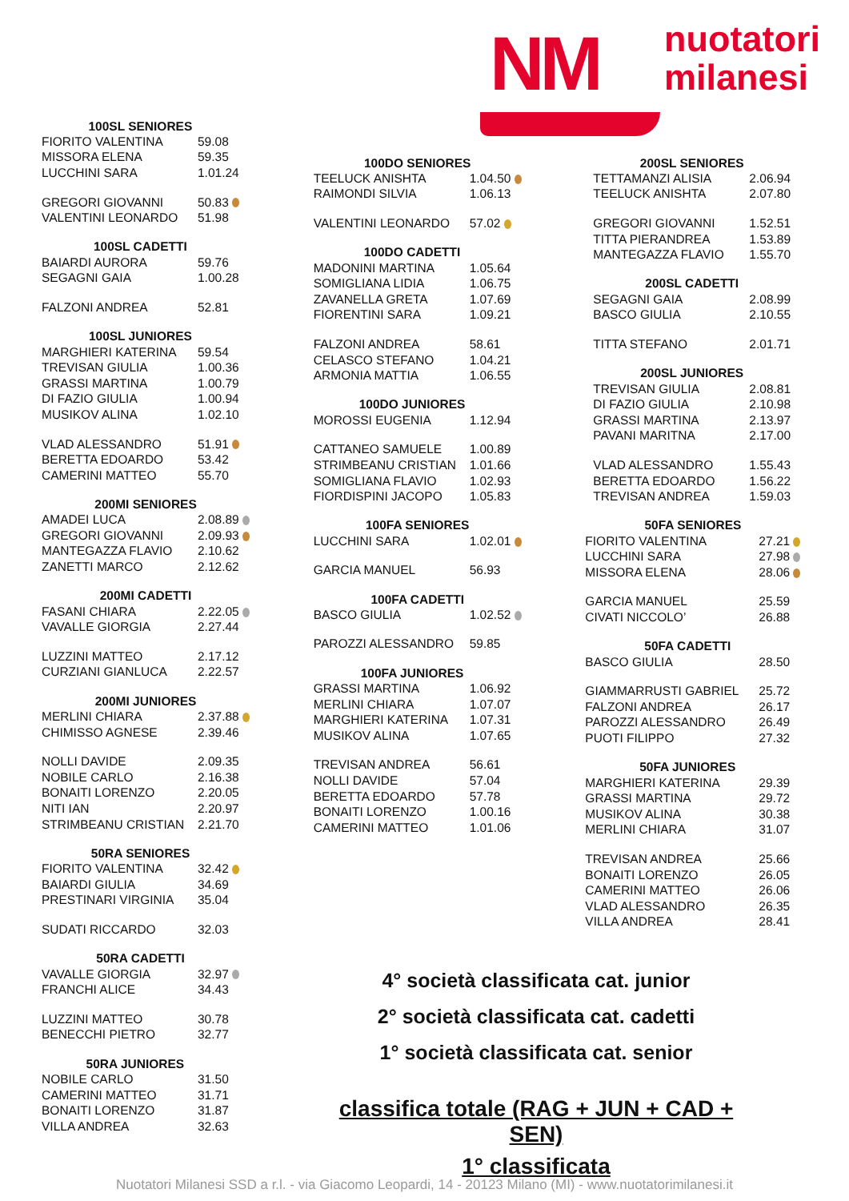NM
nuotatori
milanesi
| 100SL SENIORES | |
| --- | --- |
| FIORITO VALENTINA | 59.08 |
| MISSORA ELENA | 59.35 |
| LUCCHINI SARA | 1.01.24 |
| GREGORI GIOVANNI | 50.83 |
| VALENTINI LEONARDO | 51.98 |
| 100SL CADETTI | |
| --- | --- |
| BAIARDI AURORA | 59.76 |
| SEGAGNI GAIA | 1.00.28 |
| FALZONI ANDREA | 52.81 |
| 100SL JUNIORES | |
| --- | --- |
| MARGHIERI KATERINA | 59.54 |
| TREVISAN GIULIA | 1.00.36 |
| GRASSI MARTINA | 1.00.79 |
| DI FAZIO GIULIA | 1.00.94 |
| MUSIKOV ALINA | 1.02.10 |
| VLAD ALESSANDRO | 51.91 |
| BERETTA EDOARDO | 53.42 |
| CAMERINI MATTEO | 55.70 |
| 200MI SENIORES | |
| --- | --- |
| AMADEI LUCA | 2.08.89 |
| GREGORI GIOVANNI | 2.09.93 |
| MANTEGAZZA FLAVIO | 2.10.62 |
| ZANETTI MARCO | 2.12.62 |
| 200MI CADETTI | |
| --- | --- |
| FASANI CHIARA | 2.22.05 |
| VAVALLE GIORGIA | 2.27.44 |
| LUZZINI MATTEO | 2.17.12 |
| CURZIANI GIANLUCA | 2.22.57 |
| 200MI JUNIORES | |
| --- | --- |
| MERLINI CHIARA | 2.37.88 |
| CHIMISSO AGNESE | 2.39.46 |
| NOLLI DAVIDE | 2.09.35 |
| NOBILE CARLO | 2.16.38 |
| BONAITI LORENZO | 2.20.05 |
| NITI IAN | 2.20.97 |
| STRIMBEANU CRISTIAN | 2.21.70 |
| 50RA SENIORES | |
| --- | --- |
| FIORITO VALENTINA | 32.42 |
| BAIARDI GIULIA | 34.69 |
| PRESTINARI VIRGINIA | 35.04 |
| SUDATI RICCARDO | 32.03 |
| 50RA CADETTI | |
| --- | --- |
| VAVALLE GIORGIA | 32.97 |
| FRANCHI ALICE | 34.43 |
| LUZZINI MATTEO | 30.78 |
| BENECCHI PIETRO | 32.77 |
| 50RA JUNIORES | |
| --- | --- |
| NOBILE CARLO | 31.50 |
| CAMERINI MATTEO | 31.71 |
| BONAITI LORENZO | 31.87 |
| VILLA ANDREA | 32.63 |
| 100DO SENIORES | |
| --- | --- |
| TEELUCK ANISHTA | 1.04.50 |
| RAIMONDI SILVIA | 1.06.13 |
| VALENTINI LEONARDO | 57.02 |
| 100DO CADETTI | |
| --- | --- |
| MADONINI MARTINA | 1.05.64 |
| SOMIGLIANA LIDIA | 1.06.75 |
| ZAVANELLA GRETA | 1.07.69 |
| FIORENTINI SARA | 1.09.21 |
| FALZONI ANDREA | 58.61 |
| CELASCO STEFANO | 1.04.21 |
| ARMONIA MATTIA | 1.06.55 |
| 100DO JUNIORES | |
| --- | --- |
| MOROSSI EUGENIA | 1.12.94 |
| CATTANEO SAMUELE | 1.00.89 |
| STRIMBEANU CRISTIAN | 1.01.66 |
| SOMIGLIANA FLAVIO | 1.02.93 |
| FIORDISPINI JACOPO | 1.05.83 |
| 100FA SENIORES | |
| --- | --- |
| LUCCHINI SARA | 1.02.01 |
| GARCIA MANUEL | 56.93 |
| 100FA CADETTI | |
| --- | --- |
| BASCO GIULIA | 1.02.52 |
| PAROZZI ALESSANDRO | 59.85 |
| 100FA JUNIORES | |
| --- | --- |
| GRASSI MARTINA | 1.06.92 |
| MERLINI CHIARA | 1.07.07 |
| MARGHIERI KATERINA | 1.07.31 |
| MUSIKOV ALINA | 1.07.65 |
| TREVISAN ANDREA | 56.61 |
| NOLLI DAVIDE | 57.04 |
| BERETTA EDOARDO | 57.78 |
| BONAITI LORENZO | 1.00.16 |
| CAMERINI MATTEO | 1.01.06 |
| 200SL SENIORES | |
| --- | --- |
| TETTAMANZI ALISIA | 2.06.94 |
| TEELUCK ANISHTA | 2.07.80 |
| GREGORI GIOVANNI | 1.52.51 |
| TITTA PIERANDREA | 1.53.89 |
| MANTEGAZZA FLAVIO | 1.55.70 |
| 200SL CADETTI | |
| --- | --- |
| SEGAGNI GAIA | 2.08.99 |
| BASCO GIULIA | 2.10.55 |
| TITTA STEFANO | 2.01.71 |
| 200SL JUNIORES | |
| --- | --- |
| TREVISAN GIULIA | 2.08.81 |
| DI FAZIO GIULIA | 2.10.98 |
| GRASSI MARTINA | 2.13.97 |
| PAVANI MARITNA | 2.17.00 |
| VLAD ALESSANDRO | 1.55.43 |
| BERETTA EDOARDO | 1.56.22 |
| TREVISAN ANDREA | 1.59.03 |
| 50FA SENIORES | |
| --- | --- |
| FIORITO VALENTINA | 27.21 |
| LUCCHINI SARA | 27.98 |
| MISSORA ELENA | 28.06 |
| GARCIA MANUEL | 25.59 |
| CIVATI NICCOLO’ | 26.88 |
| 50FA CADETTI | |
| --- | --- |
| BASCO GIULIA | 28.50 |
| GIAMMARRUSTI GABRIEL | 25.72 |
| FALZONI ANDREA | 26.17 |
| PAROZZI ALESSANDRO | 26.49 |
| PUOTI FILIPPO | 27.32 |
| 50FA JUNIORES | |
| --- | --- |
| MARGHIERI KATERINA | 29.39 |
| GRASSI MARTINA | 29.72 |
| MUSIKOV ALINA | 30.38 |
| MERLINI CHIARA | 31.07 |
| TREVISAN ANDREA | 25.66 |
| BONAITI LORENZO | 26.05 |
| CAMERINI MATTEO | 26.06 |
| VLAD ALESSANDRO | 26.35 |
| VILLA ANDREA | 28.41 |
4° società classificata cat. junior
2° società classificata cat. cadetti
1° società classificata cat. senior
classifica totale (RAG + JUN + CAD + SEN)
1° classificata
Nuotatori Milanesi SSD a r.l. - via Giacomo Leopardi, 14 - 20123 Milano (MI) - www.nuotatorimilanesi.it